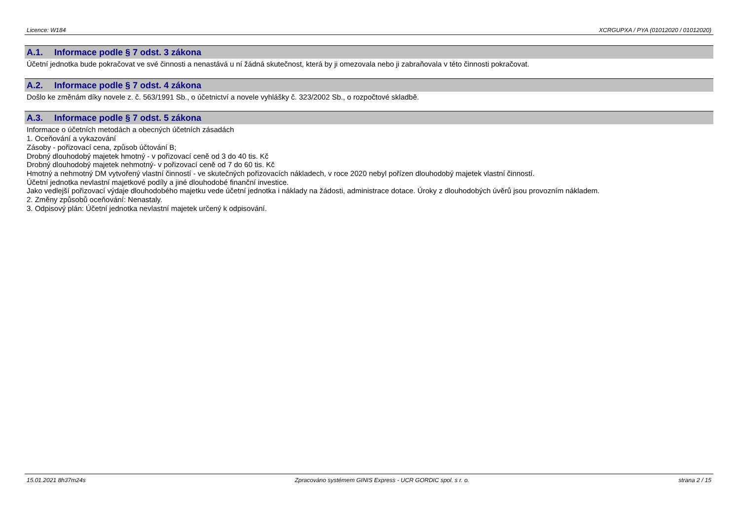Licence: W184 XCRGUPXA / PYA (01012020 / 01012020)
A.1. Informace podle § 7 odst. 3 zákona
Účetní jednotka bude pokračovat ve své činnosti a nenastává u ní žádná skutečnost, která by ji omezovala nebo ji zabraňovala v této činnosti pokračovat.
A.2. Informace podle § 7 odst. 4 zákona
Došlo ke změnám díky novele z. č. 563/1991 Sb., o účetnictví a novele vyhlášky č. 323/2002 Sb., o rozpočtové skladbě.
A.3. Informace podle § 7 odst. 5 zákona
Informace o účetních metodách a obecných účetních zásadách
1. Oceňování a vykazování
Zásoby - pořizovací cena, způsob účtování B;
Drobný dlouhodobý majetek hmotný - v pořizovací ceně od 3 do 40 tis. Kč
Drobný dlouhodobý majetek nehmotný- v pořizovací ceně od 7 do 60 tis. Kč
Hmotný a nehmotný DM vytvořený vlastní činností - ve skutečných pořizovacích nákladech, v roce 2020 nebyl pořízen dlouhodobý majetek vlastní činností.
Účetní jednotka nevlastní majetkové podíly a jiné dlouhodobé finanční investice.
Jako vedlejší pořizovací výdaje dlouhodobého majetku vede účetní jednotka i náklady na žádosti, administrace dotace. Úroky z dlouhodobých úvěrů jsou provozním nákladem.
2. Změny způsobů oceňování: Nenastaly.
3. Odpisový plán: Účetní jednotka nevlastní majetek určený k odpisování.
15.01.2021 8h37m24s Zpracováno systémem GINIS Express - UCR GORDIC spol. s r. o. strana 2 / 15